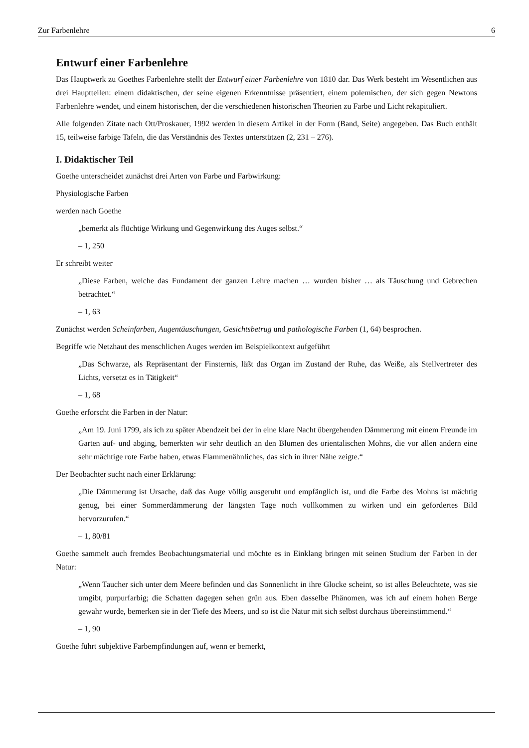Zur Farbenlehre 6
Entwurf einer Farbenlehre
Das Hauptwerk zu Goethes Farbenlehre stellt der Entwurf einer Farbenlehre von 1810 dar. Das Werk besteht im Wesentlichen aus drei Hauptteilen: einem didaktischen, der seine eigenen Erkenntnisse präsentiert, einem polemischen, der sich gegen Newtons Farbenlehre wendet, und einem historischen, der die verschiedenen historischen Theorien zu Farbe und Licht rekapituliert.
Alle folgenden Zitate nach Ott/Proskauer, 1992 werden in diesem Artikel in der Form (Band, Seite) angegeben. Das Buch enthält 15, teilweise farbige Tafeln, die das Verständnis des Textes unterstützen (2, 231 – 276).
I. Didaktischer Teil
Goethe unterscheidet zunächst drei Arten von Farbe und Farbwirkung:
Physiologische Farben
werden nach Goethe
„bemerkt als flüchtige Wirkung und Gegenwirkung des Auges selbst.“
– 1, 250
Er schreibt weiter
„Diese Farben, welche das Fundament der ganzen Lehre machen … wurden bisher … als Täuschung und Gebrechen betrachtet.“
– 1, 63
Zunächst werden Scheinfarben, Augentäuschungen, Gesichtsbetrug und pathologische Farben (1, 64) besprochen.
Begriffe wie Netzhaut des menschlichen Auges werden im Beispielkontext aufgeführt
„Das Schwarze, als Repräsentant der Finsternis, läßt das Organ im Zustand der Ruhe, das Weiße, als Stellvertreter des Lichts, versetzt es in Tätigkeit“
– 1, 68
Goethe erforscht die Farben in der Natur:
„Am 19. Juni 1799, als ich zu später Abendzeit bei der in eine klare Nacht übergehenden Dämmerung mit einem Freunde im Garten auf- und abging, bemerkten wir sehr deutlich an den Blumen des orientalischen Mohns, die vor allen andern eine sehr mächtige rote Farbe haben, etwas Flammenähnliches, das sich in ihrer Nähe zeigte.“
Der Beobachter sucht nach einer Erklärung:
„Die Dämmerung ist Ursache, daß das Auge völlig ausgeruht und empfänglich ist, und die Farbe des Mohns ist mächtig genug, bei einer Sommerdämmerung der längsten Tage noch vollkommen zu wirken und ein gefordertes Bild hervorzurufen.“
– 1, 80/81
Goethe sammelt auch fremdes Beobachtungsmaterial und möchte es in Einklang bringen mit seinen Studium der Farben in der Natur:
„Wenn Taucher sich unter dem Meere befinden und das Sonnenlicht in ihre Glocke scheint, so ist alles Beleuchtete, was sie umgibt, purpurfarbig; die Schatten dagegen sehen grün aus. Eben dasselbe Phänomen, was ich auf einem hohen Berge gewahr wurde, bemerken sie in der Tiefe des Meers, und so ist die Natur mit sich selbst durchaus übereinstimmend.“
– 1, 90
Goethe führt subjektive Farbempfindungen auf, wenn er bemerkt,